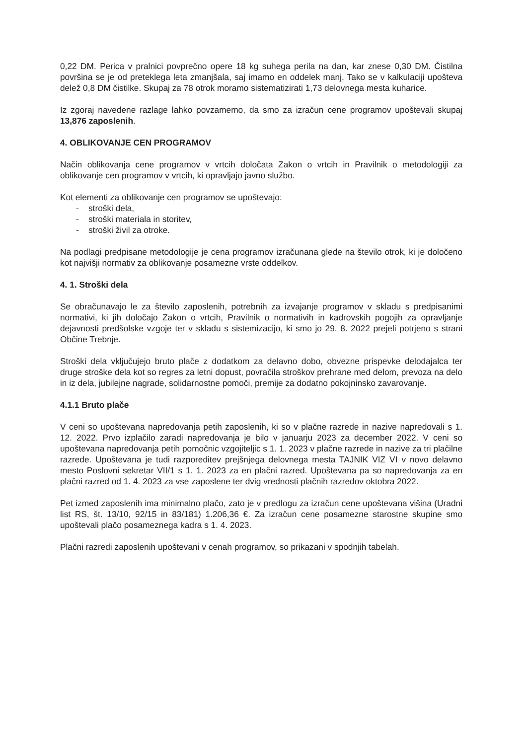0,22 DM. Perica v pralnici povprečno opere 18 kg suhega perila na dan, kar znese 0,30 DM. Čistilna površina se je od preteklega leta zmanjšala, saj imamo en oddelek manj. Tako se v kalkulaciji upošteva delež 0,8 DM čistilke. Skupaj za 78 otrok moramo sistematizirati 1,73 delovnega mesta kuharice.
Iz zgoraj navedene razlage lahko povzamemo, da smo za izračun cene programov upoštevali skupaj 13,876 zaposlenih.
4. OBLIKOVANJE CEN PROGRAMOV
Način oblikovanja cene programov v vrtcih določata Zakon o vrtcih in Pravilnik o metodologiji za oblikovanje cen programov v vrtcih, ki opravljajo javno službo.
Kot elementi za oblikovanje cen programov se upoštevajo:
- stroški dela,
- stroški materiala in storitev,
- stroški živil za otroke.
Na podlagi predpisane metodologije je cena programov izračunana glede na število otrok, ki je določeno kot najvišji normativ za oblikovanje posamezne vrste oddelkov.
4. 1. Stroški dela
Se obračunavajo le za število zaposlenih, potrebnih za izvajanje programov v skladu s predpisanimi normativi, ki jih določajo Zakon o vrtcih, Pravilnik o normativih in kadrovskih pogojih za opravljanje dejavnosti predšolske vzgoje ter v skladu s sistemizacijo, ki smo jo 29. 8. 2022 prejeli potrjeno s strani Občine Trebnje.
Stroški dela vključujejo bruto plače z dodatkom za delavno dobo, obvezne prispevke delodajalca ter druge stroške dela kot so regres za letni dopust, povračila stroškov prehrane med delom, prevoza na delo in iz dela, jubilejne nagrade, solidarnostne pomoči, premije za dodatno pokojninsko zavarovanje.
4.1.1 Bruto plače
V ceni so upoštevana napredovanja petih zaposlenih, ki so v plačne razrede in nazive napredovali s 1. 12. 2022. Prvo izplačilo zaradi napredovanja je bilo v januarju 2023 za december 2022. V ceni so upoštevana napredovanja petih pomočnic vzgojiteljic s 1. 1. 2023 v plačne razrede in nazive za tri plačilne razrede. Upoštevana je tudi razporeditev prejšnjega delovnega mesta TAJNIK VIZ VI v novo delavno mesto Poslovni sekretar VII/1 s 1. 1. 2023 za en plačni razred. Upoštevana pa so napredovanja za en plačni razred od 1. 4. 2023 za vse zaposlene ter dvig vrednosti plačnih razredov oktobra 2022.
Pet izmed zaposlenih ima minimalno plačo, zato je v predlogu za izračun cene upoštevana višina (Uradni list RS, št. 13/10, 92/15 in 83/181) 1.206,36 €. Za izračun cene posamezne starostne skupine smo upoštevali plačo posameznega kadra s 1. 4. 2023.
Plačni razredi zaposlenih upoštevani v cenah programov, so prikazani v spodnjih tabelah.